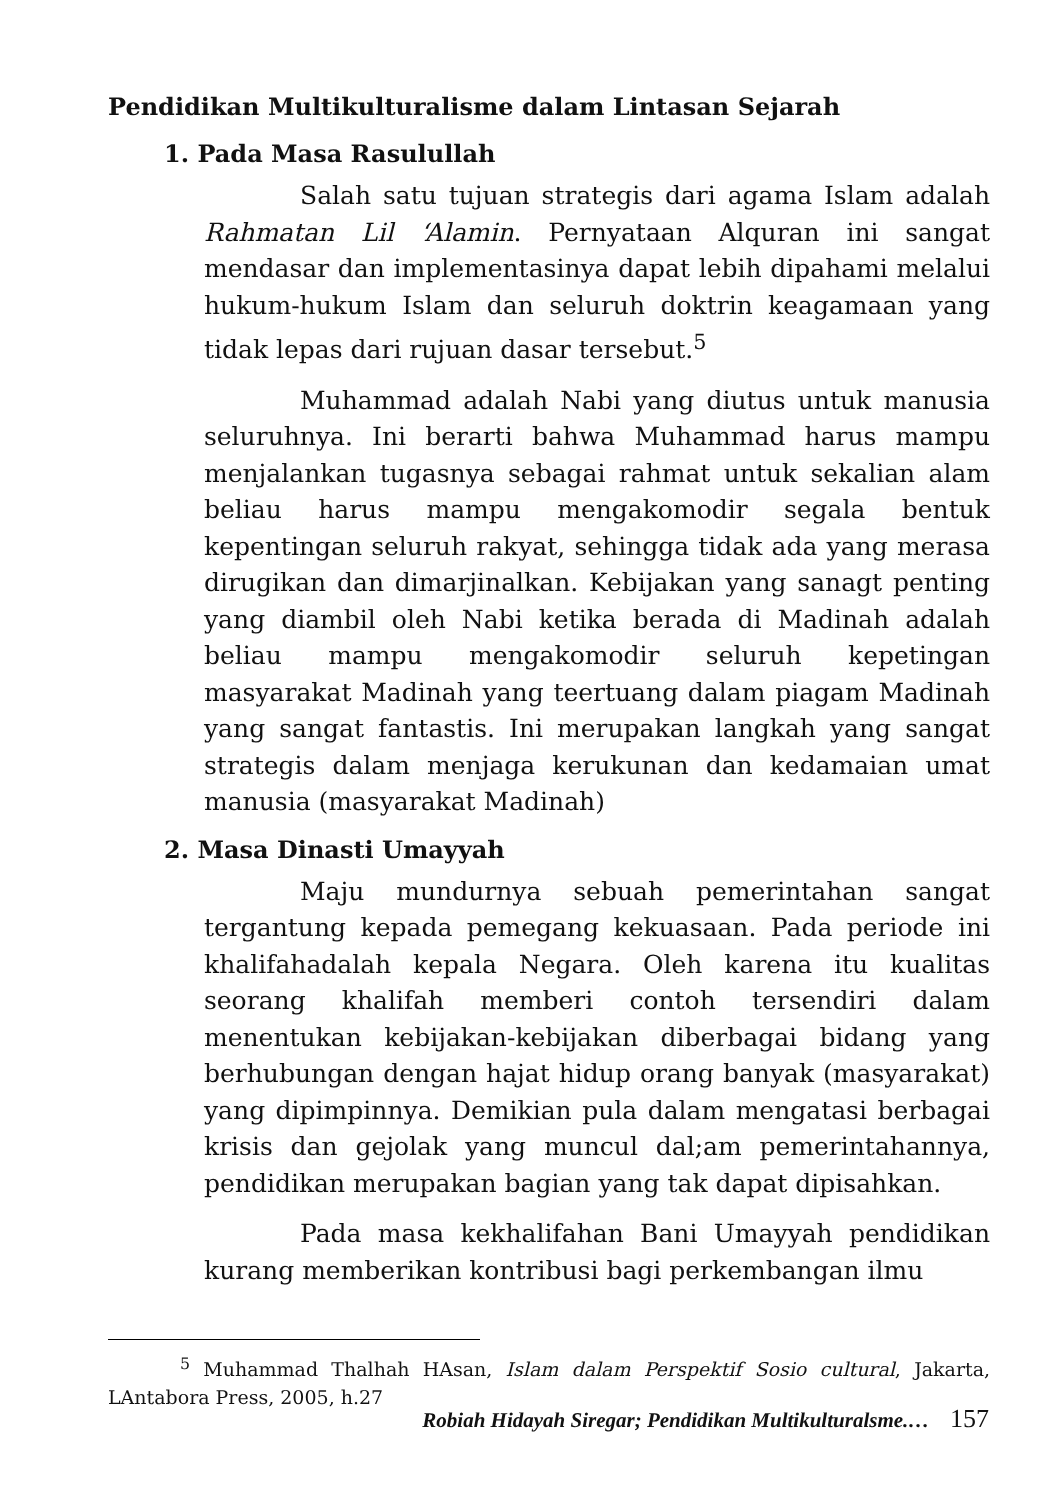Pendidikan Multikulturalisme dalam Lintasan Sejarah
1. Pada Masa Rasulullah
Salah satu tujuan strategis dari agama Islam adalah Rahmatan Lil ‘Alamin. Pernyataan Alquran ini sangat mendasar dan implementasinya dapat lebih dipahami melalui hukum-hukum Islam dan seluruh doktrin keagamaan yang tidak lepas dari rujuan dasar tersebut.<sup>5</sup>
Muhammad adalah Nabi yang diutus untuk manusia seluruhnya. Ini berarti bahwa Muhammad harus mampu menjalankan tugasnya sebagai rahmat untuk sekalian alam beliau harus mampu mengakomodir segala bentuk kepentingan seluruh rakyat, sehingga tidak ada yang merasa dirugikan dan dimarjinalkan. Kebijakan yang sanagt penting yang diambil oleh Nabi ketika berada di Madinah adalah beliau mampu mengakomodir seluruh kepetingan masyarakat Madinah yang teertuang dalam piagam Madinah yang sangat fantastis. Ini merupakan langkah yang sangat strategis dalam menjaga kerukunan dan kedamaian umat manusia (masyarakat Madinah)
2. Masa Dinasti Umayyah
Maju mundurnya sebuah pemerintahan sangat tergantung kepada pemegang kekuasaan. Pada periode ini khalifahadalah kepala Negara. Oleh karena itu kualitas seorang khalifah memberi contoh tersendiri dalam menentukan kebijakan-kebijakan diberbagai bidang yang berhubungan dengan hajat hidup orang banyak (masyarakat) yang dipimpinnya. Demikian pula dalam mengatasi berbagai krisis dan gejolak yang muncul dal;am pemerintahannya, pendidikan merupakan bagian yang tak dapat dipisahkan.
Pada masa kekhalifahan Bani Umayyah pendidikan kurang memberikan kontribusi bagi perkembangan ilmu
<sup>5</sup> Muhammad Thalhah HAsan, Islam dalam Perspektif Sosio cultural, Jakarta, LAntabora Press, 2005, h.27
Robiah Hidayah Siregar; Pendidikan Multikulturalsme.… 157